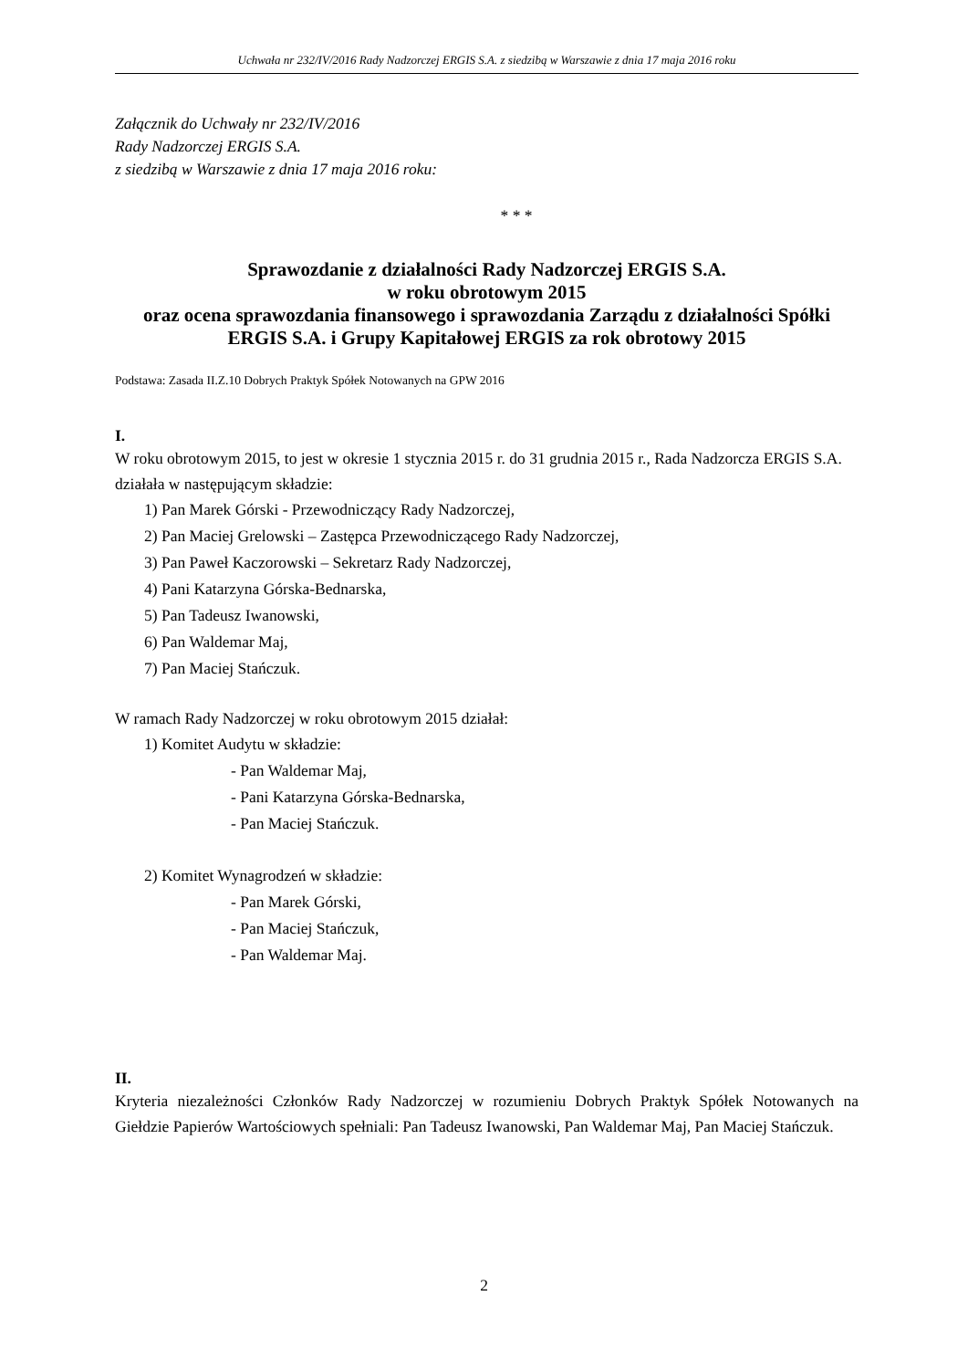Uchwała nr 232/IV/2016 Rady Nadzorczej ERGIS S.A. z siedzibą w Warszawie z dnia 17 maja 2016 roku
Załącznik do Uchwały nr 232/IV/2016
Rady Nadzorczej ERGIS S.A.
z siedzibą w Warszawie z dnia 17 maja 2016 roku:
* * *
Sprawozdanie z działalności Rady Nadzorczej ERGIS S.A.
w roku obrotowym 2015
oraz ocena sprawozdania finansowego i sprawozdania Zarządu z działalności Spółki ERGIS S.A. i Grupy Kapitałowej ERGIS za rok obrotowy 2015
Podstawa: Zasada II.Z.10 Dobrych Praktyk Spółek Notowanych na GPW 2016
I.
W roku obrotowym 2015, to jest w okresie 1 stycznia 2015 r. do 31 grudnia 2015 r., Rada Nadzorcza ERGIS S.A. działała w następującym składzie:
1) Pan Marek Górski - Przewodniczący Rady Nadzorczej,
2) Pan Maciej Grelowski – Zastępca Przewodniczącego Rady Nadzorczej,
3) Pan Paweł Kaczorowski – Sekretarz Rady Nadzorczej,
4) Pani Katarzyna Górska-Bednarska,
5) Pan Tadeusz Iwanowski,
6) Pan Waldemar Maj,
7) Pan Maciej Stańczuk.
W ramach Rady Nadzorczej w roku obrotowym 2015 działał:
1) Komitet Audytu w składzie:
- Pan Waldemar Maj,
- Pani Katarzyna Górska-Bednarska,
- Pan Maciej Stańczuk.
2) Komitet Wynagrodzeń w składzie:
- Pan Marek Górski,
- Pan Maciej Stańczuk,
- Pan Waldemar Maj.
II.
Kryteria niezależności Członków Rady Nadzorczej w rozumieniu Dobrych Praktyk Spółek Notowanych na Giełdzie Papierów Wartościowych spełniali: Pan Tadeusz Iwanowski, Pan Waldemar Maj, Pan Maciej Stańczuk.
2